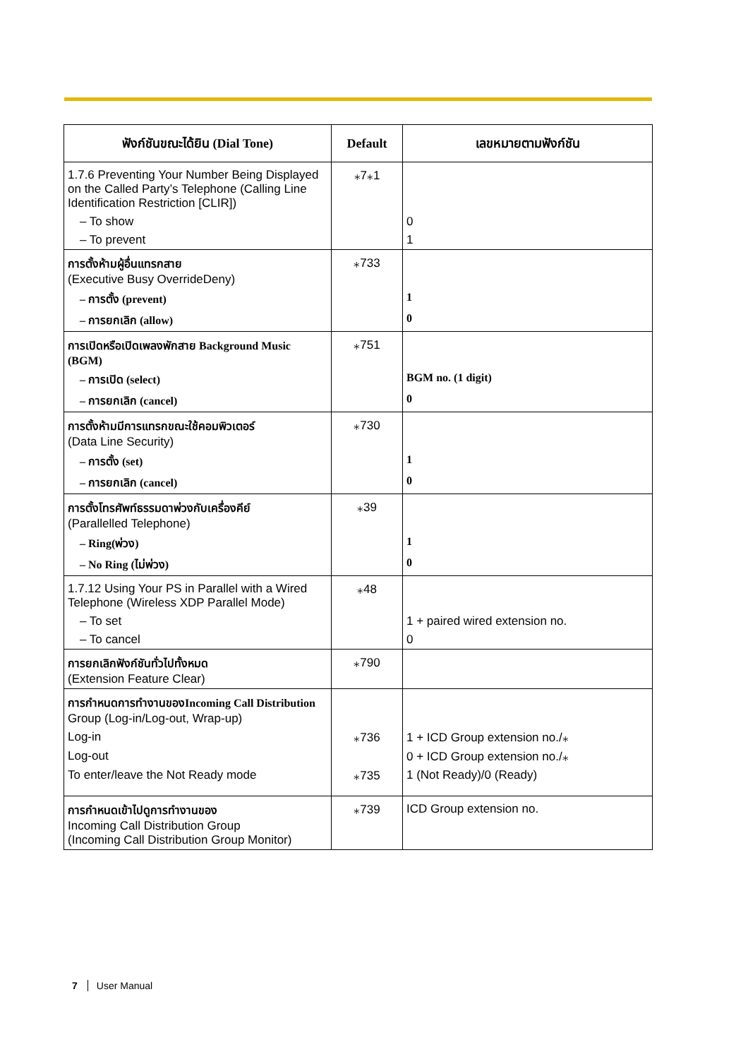| ฟังก์ชันขณะได้ยิน (Dial Tone) | Default | เลขหมายตามฟังก์ชัน |
| --- | --- | --- |
| 1.7.6 Preventing Your Number Being Displayed on the Called Party’s Telephone (Calling Line Identification Restriction [CLIR]) | ⁎7⁎1 | |
| – To show | | 0 |
| – To prevent | | 1 |
| การตั้งห้ามผู้อื่นแทรกสาย (Executive Busy OverrideDeny) | ⁎733 | |
| – การตั้ง (prevent) | | 1 |
| – การยกเลิก (allow) | | 0 |
| การเปิดหรือเปิดเพลงพักสาย Background Music (BGM) | ⁎751 | |
| – การเปิด (select) | | BGM no. (1 digit) |
| – การยกเลิก (cancel) | | 0 |
| การตั้งห้ามมีการแทรกขณะใช้คอมพิวเตอร์ (Data Line Security) | ⁎730 | |
| – การตั้ง (set) | | 1 |
| – การยกเลิก (cancel) | | 0 |
| การตั้งโทรศัพท์ธรรมดาพ่วงกับเครื่องคีย์ (Parallelled Telephone) | ⁎39 | |
| – Ring(พ่วง) | | 1 |
| – No Ring (ไม่พ่วง) | | 0 |
| 1.7.12 Using Your PS in Parallel with a Wired Telephone (Wireless XDP Parallel Mode) | ⁎48 | |
| – To set | | 1 + paired wired extension no. |
| – To cancel | | 0 |
| การยกเลิกฟังก์ชันทั่วไปทั้งหมด (Extension Feature Clear) | ⁎790 | |
| การกำหนดการทำงานของIncoming Call Distribution Group (Log-in/Log-out, Wrap-up) | | |
| Log-in | ⁎736 | 1 + ICD Group extension no./⁎ |
| Log-out | | 0 + ICD Group extension no./⁎ |
| To enter/leave the Not Ready mode | ⁎735 | 1 (Not Ready)/0 (Ready) |
| การกำหนดเข้าไปดูการทำงานของ Incoming Call Distribution Group (Incoming Call Distribution Group Monitor) | ⁎739 | ICD Group extension no. |
7 User Manual